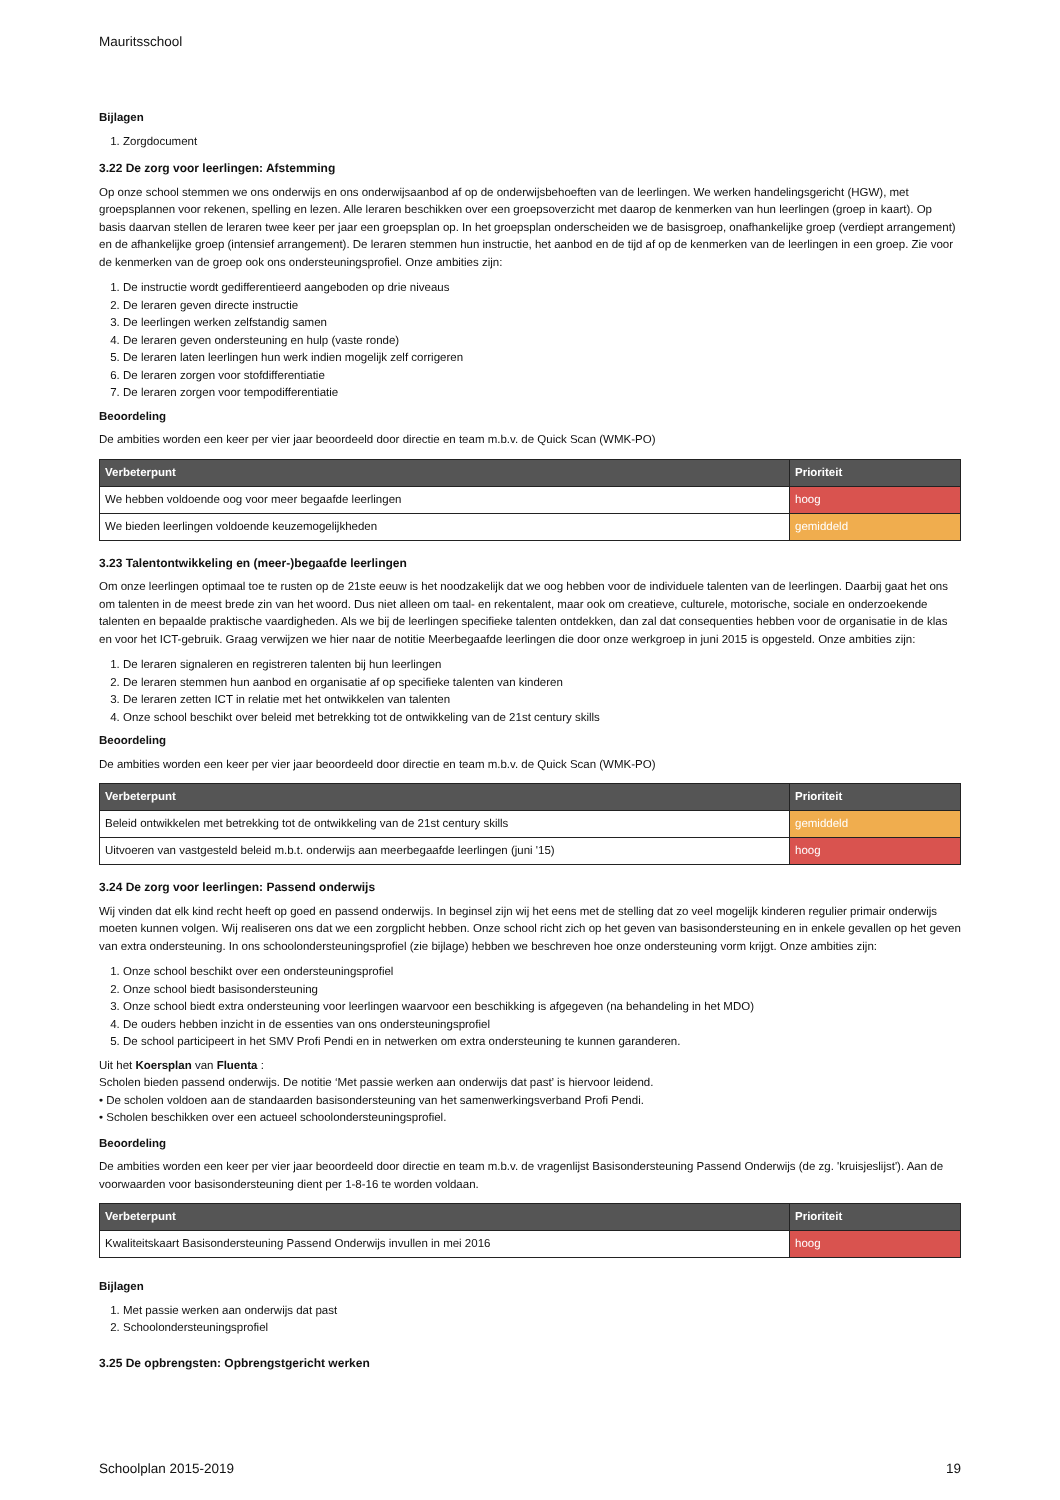Mauritsschool
Bijlagen
1. Zorgdocument
3.22 De zorg voor leerlingen: Afstemming
Op onze school stemmen we ons onderwijs en ons onderwijsaanbod af op de onderwijsbehoeften van de leerlingen. We werken handelingsgericht (HGW), met groepsplannen voor rekenen, spelling en lezen. Alle leraren beschikken over een groepsoverzicht met daarop de kenmerken van hun leerlingen (groep in kaart). Op basis daarvan stellen de leraren twee keer per jaar een groepsplan op. In het groepsplan onderscheiden we de basisgroep, onafhankelijke groep (verdiept arrangement) en de afhankelijke groep (intensief arrangement). De leraren stemmen hun instructie, het aanbod en de tijd af op de kenmerken van de leerlingen in een groep. Zie voor de kenmerken van de groep ook ons ondersteuningsprofiel. Onze ambities zijn:
1. De instructie wordt gedifferentieerd aangeboden op drie niveaus
2. De leraren geven directe instructie
3. De leerlingen werken zelfstandig samen
4. De leraren geven ondersteuning en hulp (vaste ronde)
5. De leraren laten leerlingen hun werk indien mogelijk zelf corrigeren
6. De leraren zorgen voor stofdifferentiatie
7. De leraren zorgen voor tempodifferentiatie
Beoordeling
De ambities worden een keer per vier jaar beoordeeld door directie en team m.b.v. de Quick Scan (WMK-PO)
| Verbeterpunt | Prioriteit |
| --- | --- |
| We hebben voldoende oog voor meer begaafde leerlingen | hoog |
| We bieden leerlingen voldoende keuzemogelijkheden | gemiddeld |
3.23 Talentontwikkeling en (meer-)begaafde leerlingen
Om onze leerlingen optimaal toe te rusten op de 21ste eeuw is het noodzakelijk dat we oog hebben voor de individuele talenten van de leerlingen. Daarbij gaat het ons om talenten in de meest brede zin van het woord. Dus niet alleen om taal- en rekentalent, maar ook om creatieve, culturele, motorische, sociale en onderzoekende talenten en bepaalde praktische vaardigheden. Als we bij de leerlingen specifieke talenten ontdekken, dan zal dat consequenties hebben voor de organisatie in de klas en voor het ICT-gebruik. Graag verwijzen we hier naar de notitie Meerbegaafde leerlingen die door onze werkgroep in juni 2015 is opgesteld. Onze ambities zijn:
1. De leraren signaleren en registreren talenten bij hun leerlingen
2. De leraren stemmen hun aanbod en organisatie af op specifieke talenten van kinderen
3. De leraren zetten ICT in relatie met het ontwikkelen van talenten
4. Onze school beschikt over beleid met betrekking tot de ontwikkeling van de 21st century skills
Beoordeling
De ambities worden een keer per vier jaar beoordeeld door directie en team m.b.v. de Quick Scan (WMK-PO)
| Verbeterpunt | Prioriteit |
| --- | --- |
| Beleid ontwikkelen met betrekking tot de ontwikkeling van de 21st century skills | gemiddeld |
| Uitvoeren van vastgesteld beleid m.b.t. onderwijs aan meerbegaafde leerlingen (juni '15) | hoog |
3.24 De zorg voor leerlingen: Passend onderwijs
Wij vinden dat elk kind recht heeft op goed en passend onderwijs. In beginsel zijn wij het eens met de stelling dat zo veel mogelijk kinderen regulier primair onderwijs moeten kunnen volgen. Wij realiseren ons dat we een zorgplicht hebben. Onze school richt zich op het geven van basisondersteuning en in enkele gevallen op het geven van extra ondersteuning. In ons schoolondersteuningsprofiel (zie bijlage) hebben we beschreven hoe onze ondersteuning vorm krijgt. Onze ambities zijn:
1. Onze school beschikt over een ondersteuningsprofiel
2. Onze school biedt basisondersteuning
3. Onze school biedt extra ondersteuning voor leerlingen waarvoor een beschikking is afgegeven (na behandeling in het MDO)
4. De ouders hebben inzicht in de essenties van ons ondersteuningsprofiel
5. De school participeert in het SMV Profi Pendi en in netwerken om extra ondersteuning te kunnen garanderen.
Uit het Koersplan van Fluenta :
Scholen bieden passend onderwijs. De notitie ‘Met passie werken aan onderwijs dat past’ is hiervoor leidend.
• De scholen voldoen aan de standaarden basisondersteuning van het samenwerkingsverband Profi Pendi.
• Scholen beschikken over een actueel schoolondersteuningsprofiel.
Beoordeling
De ambities worden een keer per vier jaar beoordeeld door directie en team m.b.v. de vragenlijst Basisondersteuning Passend Onderwijs (de zg. 'kruisjeslijst'). Aan de voorwaarden voor basisondersteuning dient per 1-8-16 te worden voldaan.
| Verbeterpunt | Prioriteit |
| --- | --- |
| Kwaliteitskaart Basisondersteuning Passend Onderwijs invullen in mei 2016 | hoog |
Bijlagen
1. Met passie werken aan onderwijs dat past
2. Schoolondersteuningsprofiel
3.25 De opbrengsten: Opbrengstgericht werken
Schoolplan 2015-2019 19